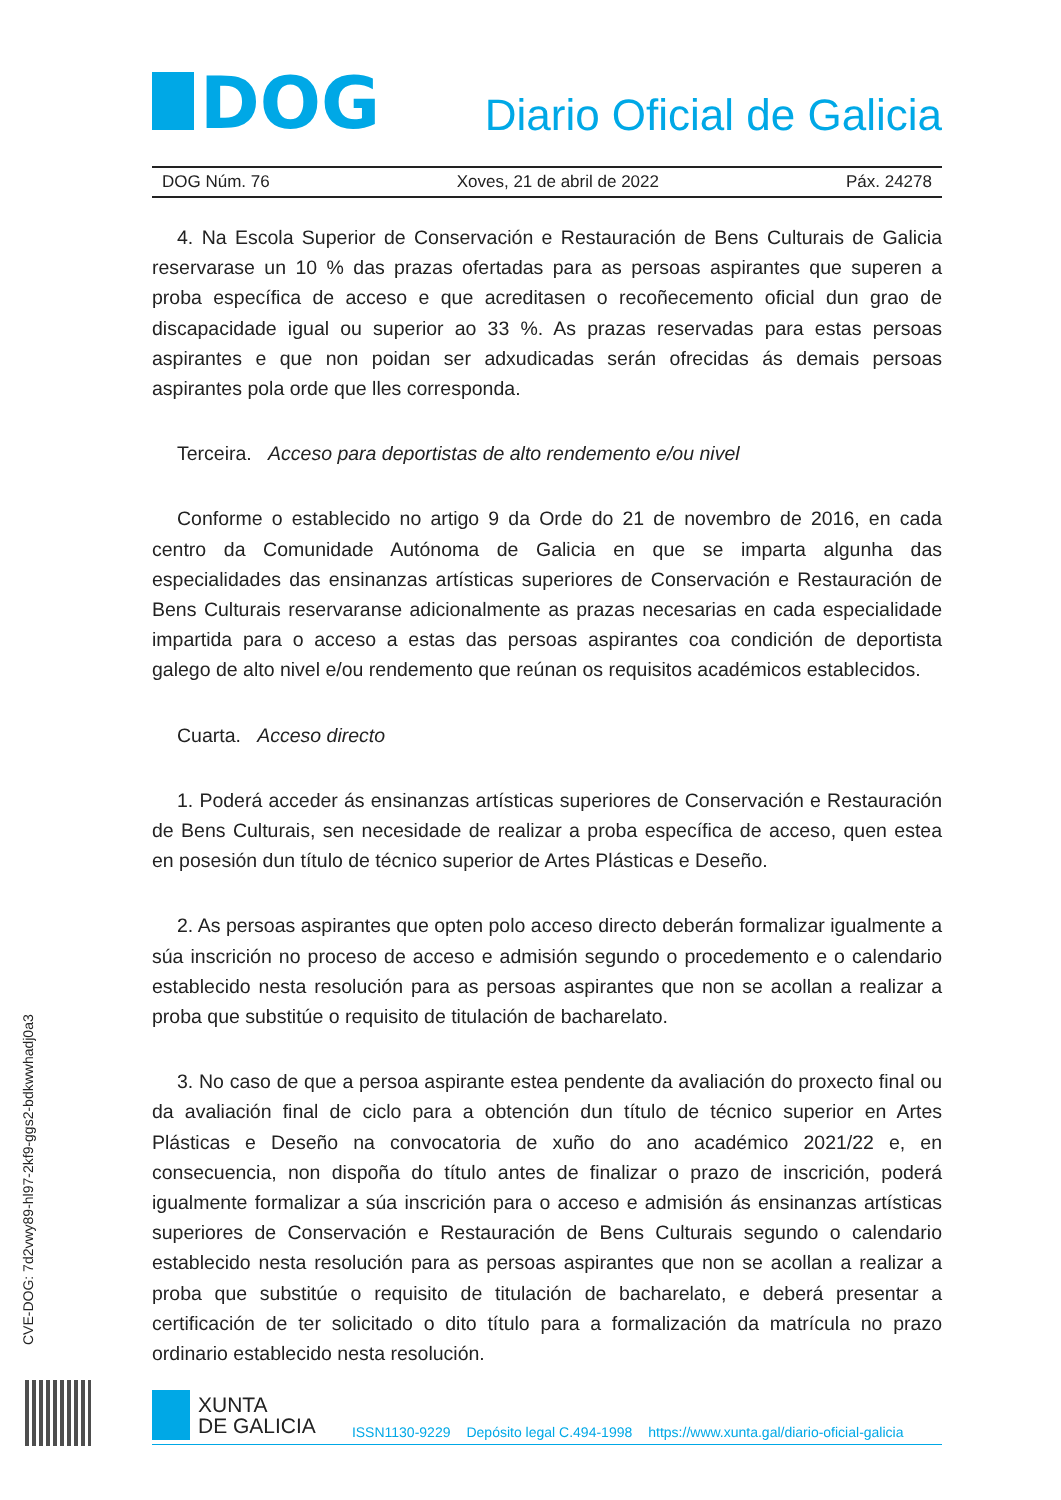DOG
Diario Oficial de Galicia
DOG Núm. 76 Xoves, 21 de abril de 2022 Páx. 24278
4. Na Escola Superior de Conservación e Restauración de Bens Culturais de Galicia reservarase un 10 % das prazas ofertadas para as persoas aspirantes que superen a proba específica de acceso e que acreditasen o recoñecemento oficial dun grao de discapacidade igual ou superior ao 33 %. As prazas reservadas para estas persoas aspirantes e que non poidan ser adxudicadas serán ofrecidas ás demais persoas aspirantes pola orde que lles corresponda.
Terceira. Acceso para deportistas de alto rendemento e/ou nivel
Conforme o establecido no artigo 9 da Orde do 21 de novembro de 2016, en cada centro da Comunidade Autónoma de Galicia en que se imparta algunha das especialidades das ensinanzas artísticas superiores de Conservación e Restauración de Bens Culturais reservaranse adicionalmente as prazas necesarias en cada especialidade impartida para o acceso a estas das persoas aspirantes coa condición de deportista galego de alto nivel e/ou rendemento que reúnan os requisitos académicos establecidos.
Cuarta. Acceso directo
1. Poderá acceder ás ensinanzas artísticas superiores de Conservación e Restauración de Bens Culturais, sen necesidade de realizar a proba específica de acceso, quen estea en posesión dun título de técnico superior de Artes Plásticas e Deseño.
2. As persoas aspirantes que opten polo acceso directo deberán formalizar igualmente a súa inscrición no proceso de acceso e admisión segundo o procedemento e o calendario establecido nesta resolución para as persoas aspirantes que non se acollan a realizar a proba que substitúe o requisito de titulación de bacharelato.
3. No caso de que a persoa aspirante estea pendente da avaliación do proxecto final ou da avaliación final de ciclo para a obtención dun título de técnico superior en Artes Plásticas e Deseño na convocatoria de xuño do ano académico 2021/22 e, en consecuencia, non dispoña do título antes de finalizar o prazo de inscrición, poderá igualmente formalizar a súa inscrición para o acceso e admisión ás ensinanzas artísticas superiores de Conservación e Restauración de Bens Culturais segundo o calendario establecido nesta resolución para as persoas aspirantes que non se acollan a realizar a proba que substitúe o requisito de titulación de bacharelato, e deberá presentar a certificación de ter solicitado o dito título para a formalización da matrícula no prazo ordinario establecido nesta resolución.
CVE-DOG: 7d2vwy89-hl97-2kf9-ggs2-bdkwwhadj0a3
XUNTA
DE GALICIA
ISSN1130-9229 Depósito legal C.494-1998 https://www.xunta.gal/diario-oficial-galicia